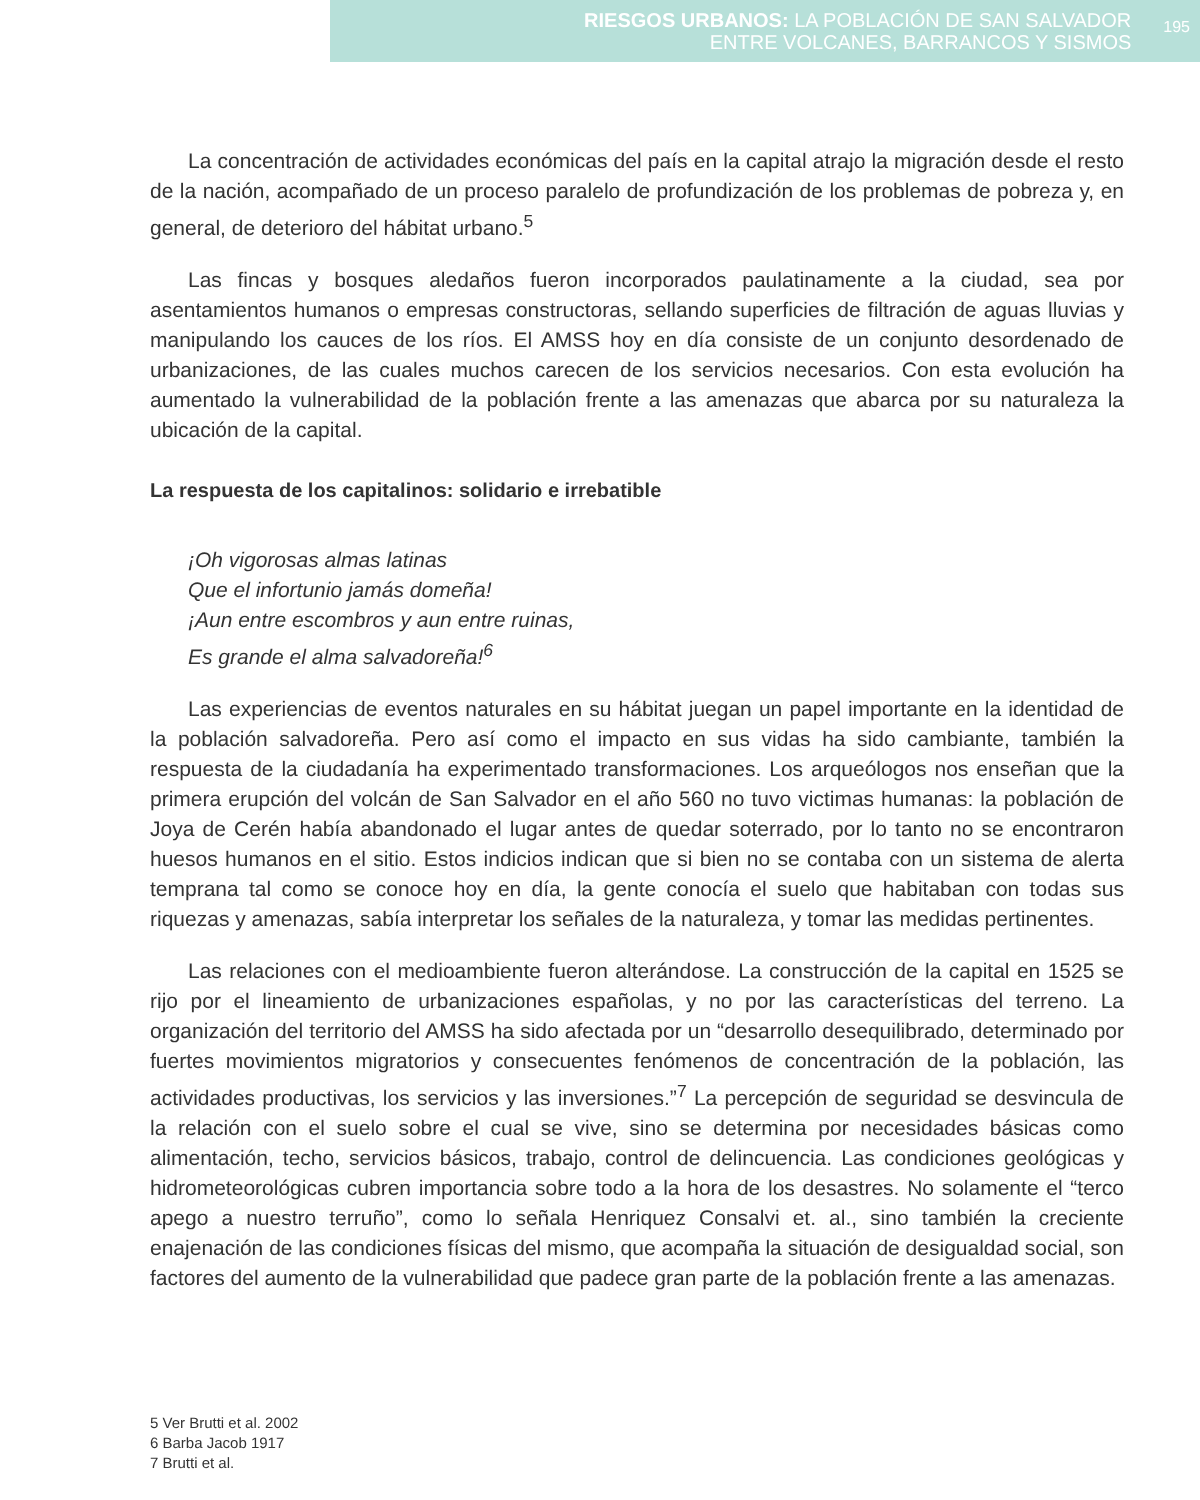RIESGOS URBANOS: LA POBLACIÓN DE SAN SALVADOR
ENTRE VOLCANES, BARRANCOS Y SISMOS
195
La concentración de actividades económicas del país en la capital atrajo la migración desde el resto de la nación, acompañado de un proceso paralelo de profundización de los problemas de pobreza y, en general, de deterioro del hábitat urbano.<sup>5</sup>
Las fincas y bosques aledaños fueron incorporados paulatinamente a la ciudad, sea por asentamientos humanos o empresas constructoras, sellando superficies de filtración de aguas lluvias y manipulando los cauces de los ríos. El AMSS hoy en día consiste de un conjunto desordenado de urbanizaciones, de las cuales muchos carecen de los servicios necesarios. Con esta evolución ha aumentado la vulnerabilidad de la población frente a las amenazas que abarca por su naturaleza la ubicación de la capital.
La respuesta de los capitalinos: solidario e irrebatible
¡Oh vigorosas almas latinas
Que el infortunio jamás domeña!
¡Aun entre escombros y aun entre ruinas,
Es grande el alma salvadoreña!<sup>6</sup>
Las experiencias de eventos naturales en su hábitat juegan un papel importante en la identidad de la población salvadoreña. Pero así como el impacto en sus vidas ha sido cambiante, también la respuesta de la ciudadanía ha experimentado transformaciones. Los arqueólogos nos enseñan que la primera erupción del volcán de San Salvador en el año 560 no tuvo victimas humanas: la población de Joya de Cerén había abandonado el lugar antes de quedar soterrado, por lo tanto no se encontraron huesos humanos en el sitio. Estos indicios indican que si bien no se contaba con un sistema de alerta temprana tal como se conoce hoy en día, la gente conocía el suelo que habitaban con todas sus riquezas y amenazas, sabía interpretar los señales de la naturaleza, y tomar las medidas pertinentes.
Las relaciones con el medioambiente fueron alterándose. La construcción de la capital en 1525 se rijo por el lineamiento de urbanizaciones españolas, y no por las características del terreno. La organización del territorio del AMSS ha sido afectada por un “desarrollo desequilibrado, determinado por fuertes movimientos migratorios y consecuentes fenómenos de concentración de la población, las actividades productivas, los servicios y las inversiones.”<sup>7</sup> La percepción de seguridad se desvincula de la relación con el suelo sobre el cual se vive, sino se determina por necesidades básicas como alimentación, techo, servicios básicos, trabajo, control de delincuencia. Las condiciones geológicas y hidrometeorológicas cubren importancia sobre todo a la hora de los desastres. No solamente el “terco apego a nuestro terruño”, como lo señala Henriquez Consalvi et. al., sino también la creciente enajenación de las condiciones físicas del mismo, que acompaña la situación de desigualdad social, son factores del aumento de la vulnerabilidad que padece gran parte de la población frente a las amenazas.
5 Ver Brutti et al. 2002
6 Barba Jacob 1917
7 Brutti et al.